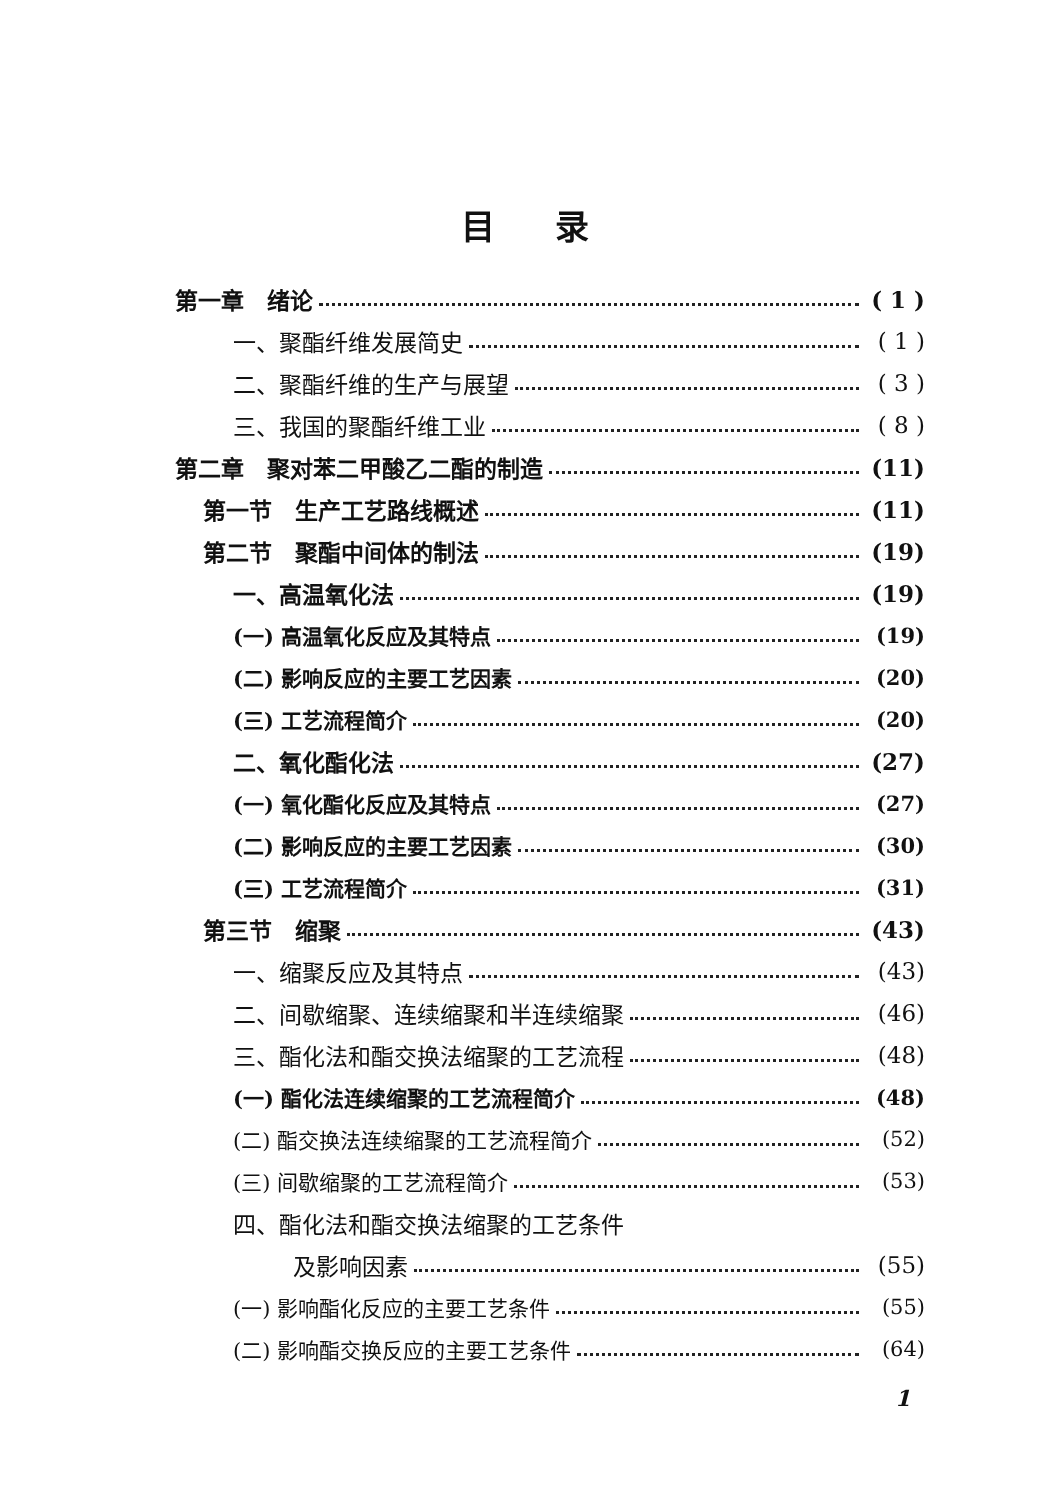目录
第一章　绪论 ( 1 )
一、聚酯纤维发展简史 ( 1 )
二、聚酯纤维的生产与展望 ( 3 )
三、我国的聚酯纤维工业 ( 8 )
第二章　聚对苯二甲酸乙二酯的制造 (11)
第一节　生产工艺路线概述 (11)
第二节　聚酯中间体的制法 (19)
一、高温氧化法 (19)
(一) 高温氧化反应及其特点 (19)
(二) 影响反应的主要工艺因素 (20)
(三) 工艺流程简介 (20)
二、氧化酯化法 (27)
(一) 氧化酯化反应及其特点 (27)
(二) 影响反应的主要工艺因素 (30)
(三) 工艺流程简介 (31)
第三节　缩聚 (43)
一、缩聚反应及其特点 (43)
二、间歇缩聚、连续缩聚和半连续缩聚 (46)
三、酯化法和酯交换法缩聚的工艺流程 (48)
(一) 酯化法连续缩聚的工艺流程简介 (48)
(二) 酯交换法连续缩聚的工艺流程简介 (52)
(三) 间歇缩聚的工艺流程简介 (53)
四、酯化法和酯交换法缩聚的工艺条件
及影响因素 (55)
(一) 影响酯化反应的主要工艺条件 (55)
(二) 影响酯交换反应的主要工艺条件 (64)
1